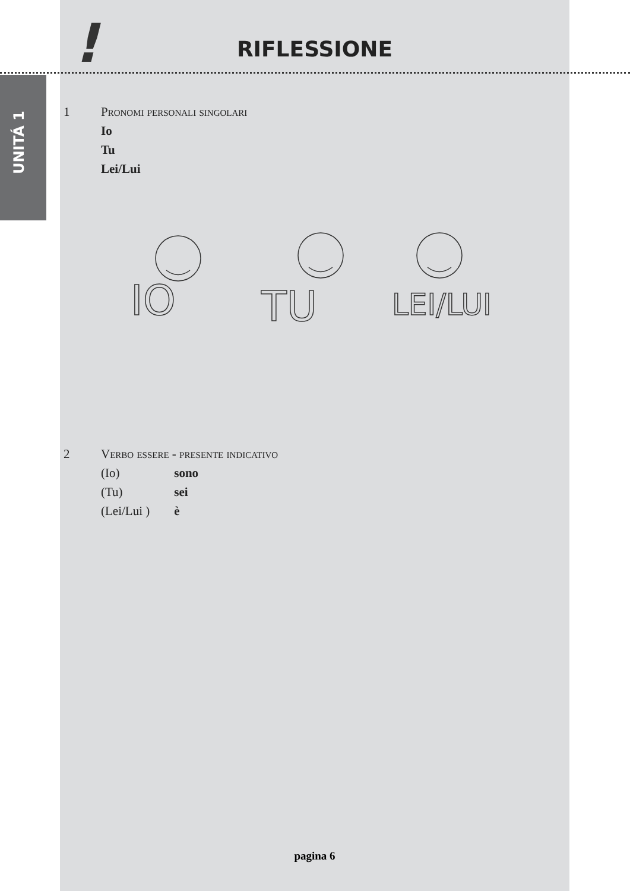!
RIFLESSIONE
UNITÁ 1
1 Pronomi personali singolari
Io
Tu
Lei/Lui
IO
TU
LEI/LUI
2 Verbo essere - presente indicativo
(Io) sono
(Tu) sei
(Lei/Lui ) è
pagina 6